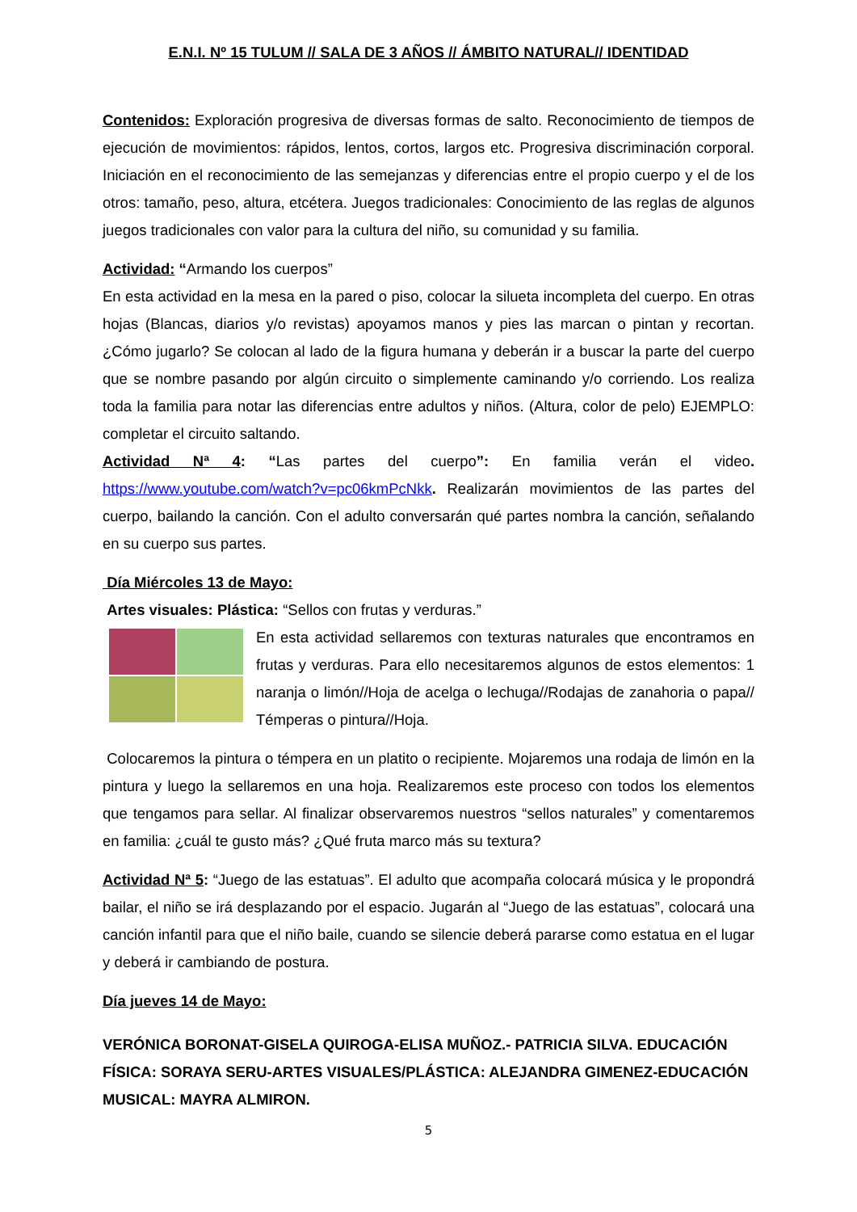E.N.I. Nº 15 TULUM // SALA DE 3 AÑOS // ÁMBITO NATURAL// IDENTIDAD
Contenidos: Exploración progresiva de diversas formas de salto. Reconocimiento de tiempos de ejecución de movimientos: rápidos, lentos, cortos, largos etc. Progresiva discriminación corporal. Iniciación en el reconocimiento de las semejanzas y diferencias entre el propio cuerpo y el de los otros: tamaño, peso, altura, etcétera. Juegos tradicionales: Conocimiento de las reglas de algunos juegos tradicionales con valor para la cultura del niño, su comunidad y su familia.
Actividad: “Armando los cuerpos”
En esta actividad en la mesa en la pared o piso, colocar la silueta incompleta del cuerpo. En otras hojas (Blancas, diarios y/o revistas) apoyamos manos y pies las marcan o pintan y recortan. ¿Cómo jugarlo? Se colocan al lado de la figura humana y deberán ir a buscar la parte del cuerpo que se nombre pasando por algún circuito o simplemente caminando y/o corriendo. Los realiza toda la familia para notar las diferencias entre adultos y niños. (Altura, color de pelo) EJEMPLO: completar el circuito saltando.
Actividad Nª 4: “Las partes del cuerpo”: En familia verán el video. https://www.youtube.com/watch?v=pc06kmPcNkk. Realizarán movimientos de las partes del cuerpo, bailando la canción. Con el adulto conversarán qué partes nombra la canción, señalando en su cuerpo sus partes.
Día Miércoles 13 de Mayo:
Artes visuales: Plástica: “Sellos con frutas y verduras.”
En esta actividad sellaremos con texturas naturales que encontramos en frutas y verduras. Para ello necesitaremos algunos de estos elementos: 1 naranja o limón//Hoja de acelga o lechuga//Rodajas de zanahoria o papa// Témperas o pintura//Hoja.
Colocaremos la pintura o témpera en un platito o recipiente. Mojaremos una rodaja de limón en la pintura y luego la sellaremos en una hoja. Realizaremos este proceso con todos los elementos que tengamos para sellar. Al finalizar observaremos nuestros “sellos naturales” y comentaremos en familia: ¿cuál te gusto más? ¿Qué fruta marco más su textura?
Actividad Nª 5: “Juego de las estatuas”. El adulto que acompaña colocará música y le propondrá bailar, el niño se irá desplazando por el espacio. Jugarán al “Juego de las estatuas”, colocará una canción infantil para que el niño baile, cuando se silencie deberá pararse como estatua en el lugar y deberá ir cambiando de postura.
Día jueves 14 de Mayo:
VERÓNICA BORONAT-GISELA QUIROGA-ELISA MUÑOZ.- PATRICIA SILVA. EDUCACIÓN FÍSICA: SORAYA SERU-ARTES VISUALES/PLÁSTICA: ALEJANDRA GIMENEZ-EDUCACIÓN MUSICAL: MAYRA ALMIRON.
5